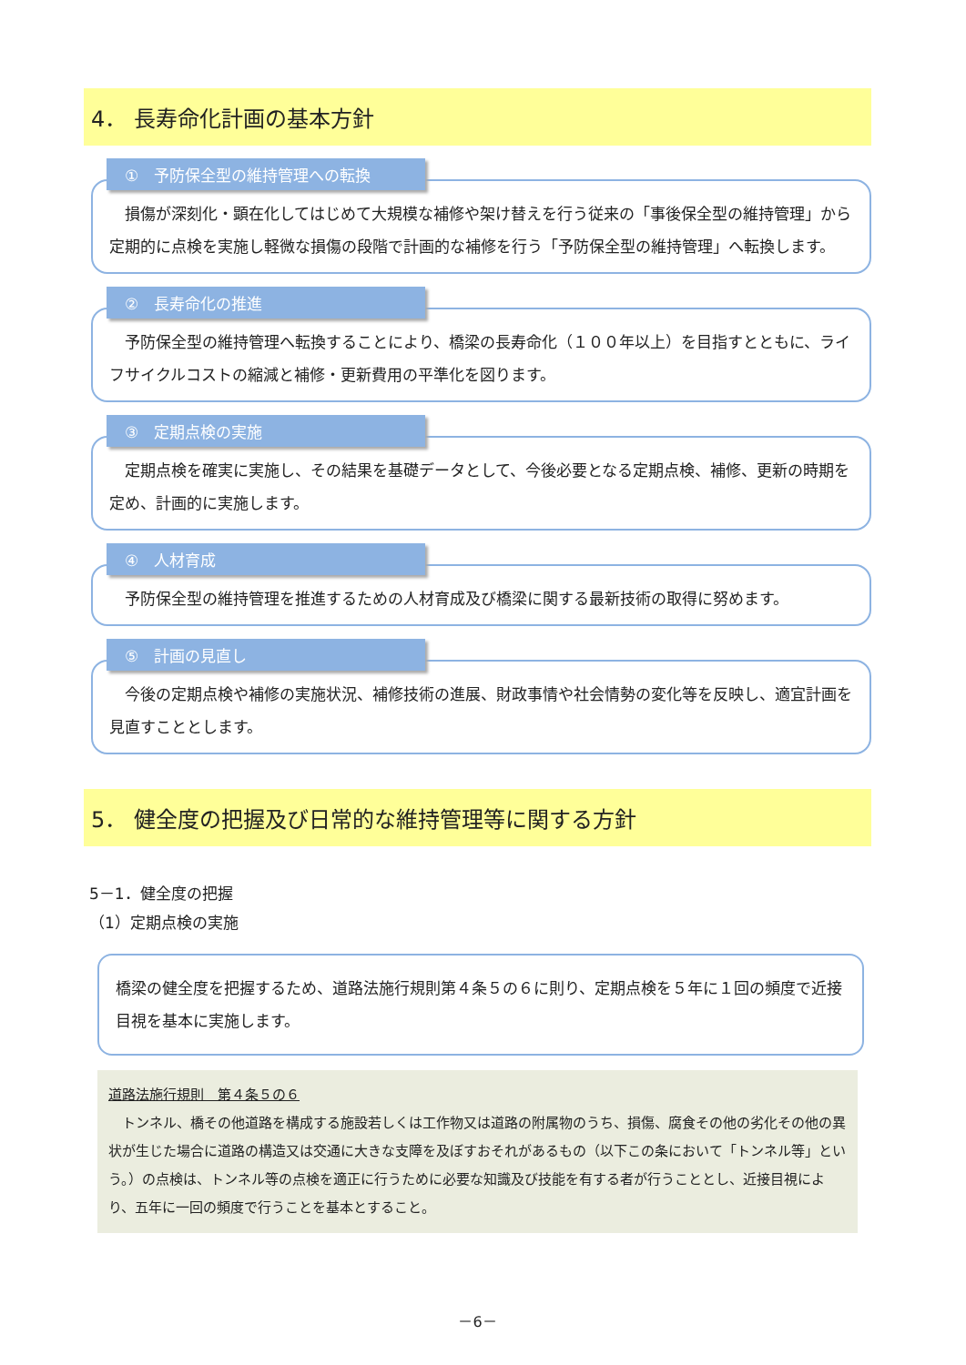4． 長寿命化計画の基本方針
①　予防保全型の維持管理への転換
　損傷が深刻化・顕在化してはじめて大規模な補修や架け替えを行う従来の「事後保全型の維持管理」から定期的に点検を実施し軽微な損傷の段階で計画的な補修を行う「予防保全型の維持管理」へ転換します。
②　長寿命化の推進
　予防保全型の維持管理へ転換することにより、橋梁の長寿命化（１００年以上）を目指すとともに、ライフサイクルコストの縮減と補修・更新費用の平準化を図ります。
③　定期点検の実施
　定期点検を確実に実施し、その結果を基礎データとして、今後必要となる定期点検、補修、更新の時期を定め、計画的に実施します。
④　人材育成
　予防保全型の維持管理を推進するための人材育成及び橋梁に関する最新技術の取得に努めます。
⑤　計画の見直し
　今後の定期点検や補修の実施状況、補修技術の進展、財政事情や社会情勢の変化等を反映し、適宜計画を見直すこととします。
5． 健全度の把握及び日常的な維持管理等に関する方針
5－1．健全度の把握
（1）定期点検の実施
橋梁の健全度を把握するため、道路法施行規則第４条５の６に則り、定期点検を５年に１回の頻度で近接目視を基本に実施します。
道路法施行規則　第４条５の６
　トンネル、橋その他道路を構成する施設若しくは工作物又は道路の附属物のうち、損傷、腐食その他の劣化その他の異状が生じた場合に道路の構造又は交通に大きな支障を及ぼすおそれがあるもの（以下この条において「トンネル等」という。）の点検は、トンネル等の点検を適正に行うために必要な知識及び技能を有する者が行うこととし、近接目視により、五年に一回の頻度で行うことを基本とすること。
－6－